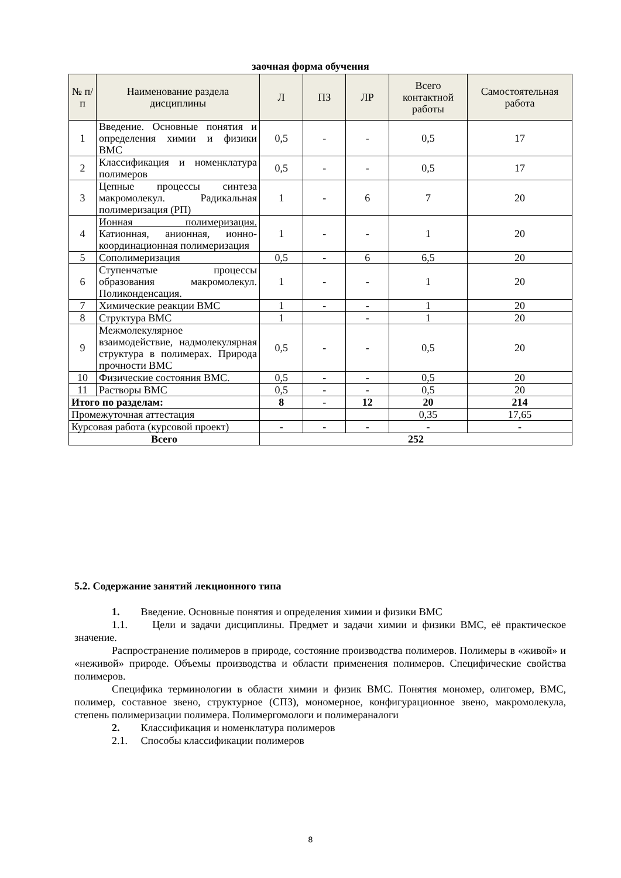заочная форма обучения
| № п/п | Наименование раздела дисциплины | Л | ПЗ | ЛР | Всего контактной работы | Самостоятельная работа |
| --- | --- | --- | --- | --- | --- | --- |
| 1 | Введение. Основные понятия и определения химии и физики ВМС | 0,5 | - | - | 0,5 | 17 |
| 2 | Классификация и номенклатура полимеров | 0,5 | - | - | 0,5 | 17 |
| 3 | Цепные процессы синтеза макромолекул. Радикальная полимеризация (РП) | 1 | - | 6 | 7 | 20 |
| 4 | Ионная полимеризация. Катионная, анионная, ионно-координационная полимеризация | 1 | - | - | 1 | 20 |
| 5 | Сополимеризация | 0,5 | - | 6 | 6,5 | 20 |
| 6 | Ступенчатые процессы образования макромолекул. Поликонденсация. | 1 | - | - | 1 | 20 |
| 7 | Химические реакции ВМС | 1 | - | - | 1 | 20 |
| 8 | Структура ВМС | 1 | | - | 1 | 20 |
| 9 | Межмолекулярное взаимодействие, надмолекулярная структура в полимерах. Природа прочности ВМС | 0,5 | - | - | 0,5 | 20 |
| 10 | Физические состояния ВМС. | 0,5 | - | - | 0,5 | 20 |
| 11 | Растворы ВМС | 0,5 | - | - | 0,5 | 20 |
| Итого по разделам: | | 8 | - | 12 | 20 | 214 |
| Промежуточная аттестация | | | | | 0,35 | 17,65 |
| Курсовая работа (курсовой проект) | | - | - | - | - | - |
| Всего | | 252 | | | | |
5.2. Содержание занятий лекционного типа
1. Введение. Основные понятия и определения химии и физики ВМС
1.1. Цели и задачи дисциплины. Предмет и задачи химии и физики ВМС, её практическое значение.
Распространение полимеров в природе, состояние производства полимеров. Полимеры в «живой» и «неживой» природе. Объемы производства и области применения полимеров. Специфические свойства полимеров.
Специфика терминологии в области химии и физик ВМС. Понятия мономер, олигомер, ВМС, полимер, составное звено, структурное (СПЗ), мономерное, конфигурационное звено, макромолекула, степень полимеризации полимера. Полимергомологи и полимераналоги
2. Классификация и номенклатура полимеров
2.1. Способы классификации полимеров
8